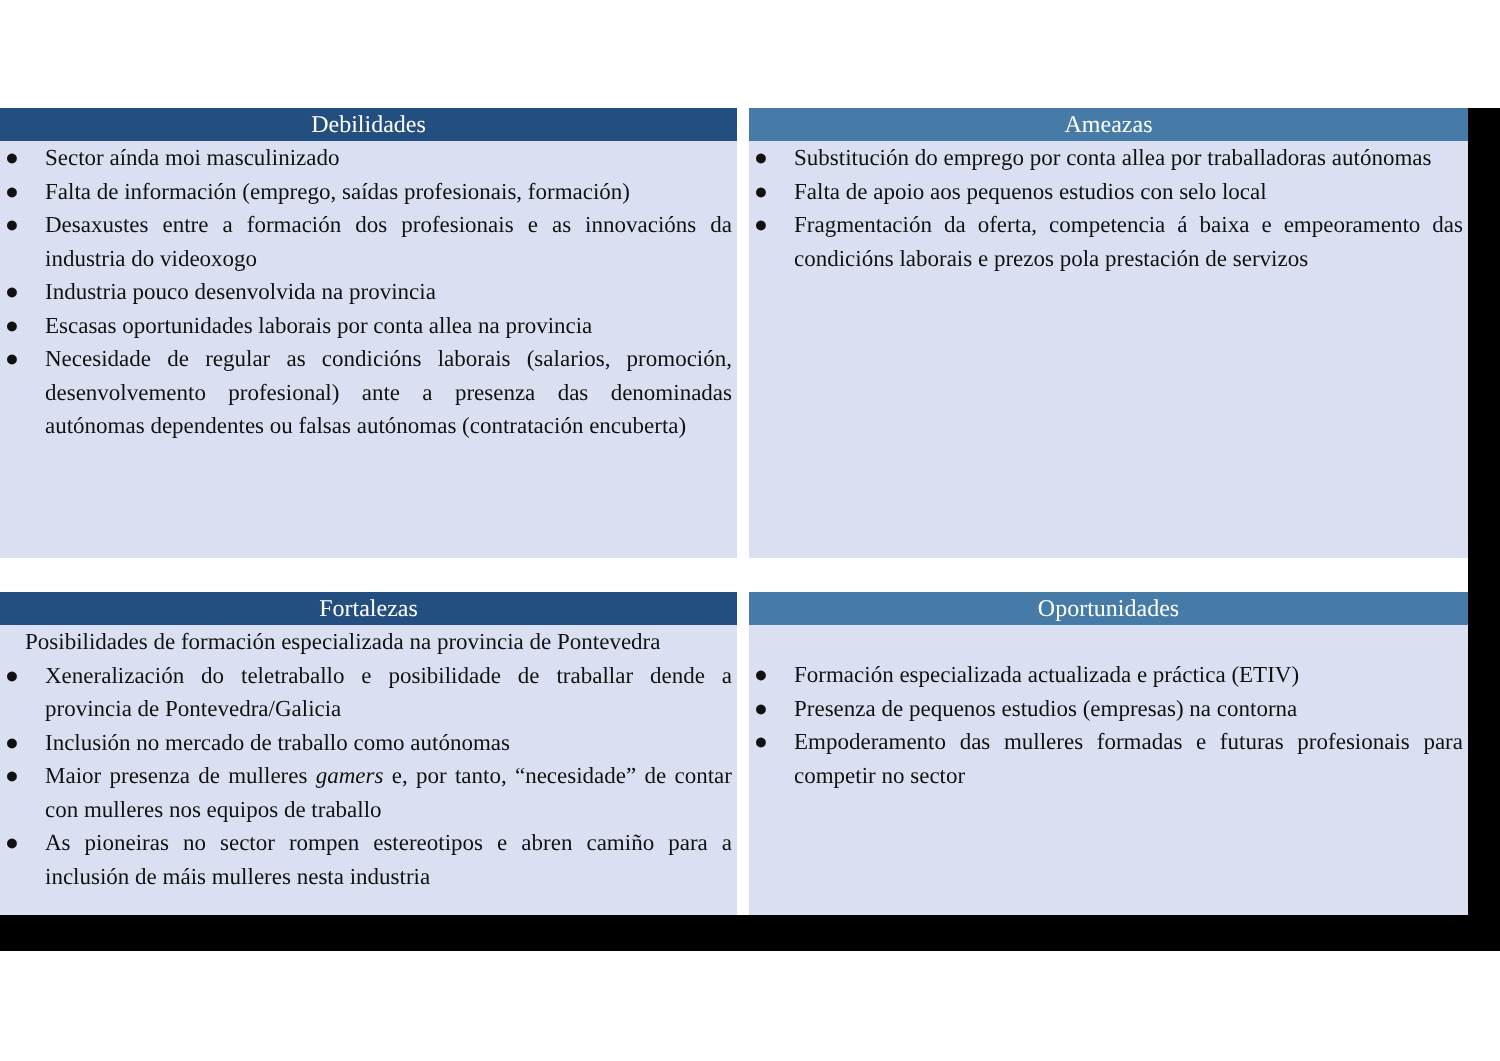Debilidades
● Sector aínda moi masculinizado
● Falta de información (emprego, saídas profesionais, formación)
● Desaxustes entre a formación dos profesionais e as innovacións da industria do videoxogo
● Industria pouco desenvolvida na provincia
● Escasas oportunidades laborais por conta allea na provincia
● Necesidade de regular as condicións laborais (salarios, promoción, desenvolvemento profesional) ante a presenza das denominadas autónomas dependentes ou falsas autónomas (contratación encuberta)
Ameazas
● Substitución do emprego por conta allea por traballadoras autónomas
● Falta de apoio aos pequenos estudios con selo local
● Fragmentación da oferta, competencia á baixa e empeoramento das condicións laborais e prezos pola prestación de servizos
Fortalezas
Posibilidades de formación especializada na provincia de Pontevedra
● Xeneralización do teletraballo e posibilidade de traballar dende a provincia de Pontevedra/Galicia
● Inclusión no mercado de traballo como autónomas
● Maior presenza de mulleres gamers e, por tanto, “necesidade” de contar con mulleres nos equipos de traballo
● As pioneiras no sector rompen estereotipos e abren camiño para a inclusión de máis mulleres nesta industria
Oportunidades
● Formación especializada actualizada e práctica (ETIV)
● Presenza de pequenos estudios (empresas) na contorna
● Empoderamento das mulleres formadas e futuras profesionais para competir no sector